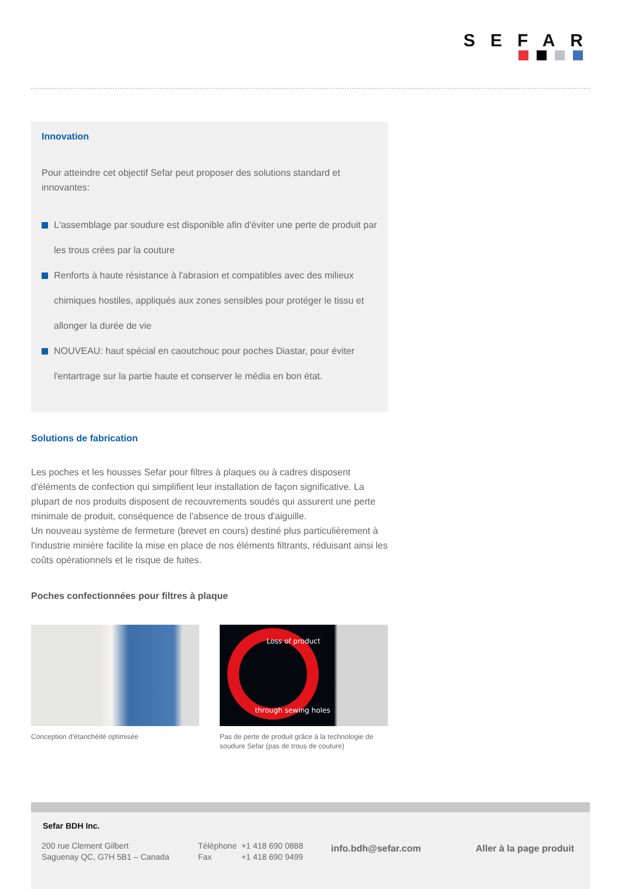SEFAR
Innovation
Pour atteindre cet objectif Sefar peut proposer des solutions standard et innovantes:
L'assemblage par soudure est disponible afin d'éviter une perte de produit par les trous crées par la couture
Renforts à haute résistance à l'abrasion et compatibles avec des milieux chimiques hostiles, appliqués aux zones sensibles pour protéger le tissu et allonger la durée de vie
NOUVEAU: haut spécial en caoutchouc pour poches Diastar, pour éviter l'entartrage sur la partie haute et conserver le média en bon état.
Solutions de fabrication
Les poches et les housses Sefar pour filtres à plaques ou à cadres disposent d'éléments de confection qui simplifient leur installation de façon significative. La plupart de nos produits disposent de recouvrements soudés qui assurent une perte minimale de produit, conséquence de l'absence de trous d'aiguille.
Un nouveau système de fermeture (brevet en cours) destiné plus particulièrement à l'industrie minière facilite la mise en place de nos éléments filtrants, réduisant ainsi les coûts opérationnels et le risque de fuites.
Poches confectionnées pour filtres à plaque
Conception d'étanchéité optimisée
Loss of product
through sewing holes
Pas de perte de produit grâce à la technologie de soudure Sefar (pas de trous de couture)
Sefar BDH Inc.
200 rue Clement Gilbert
Saguenay QC, G7H 5B1 – Canada
Téléphone +1 418 690 0888
Fax +1 418 690 9499
info.bdh@sefar.com Aller à la page produit